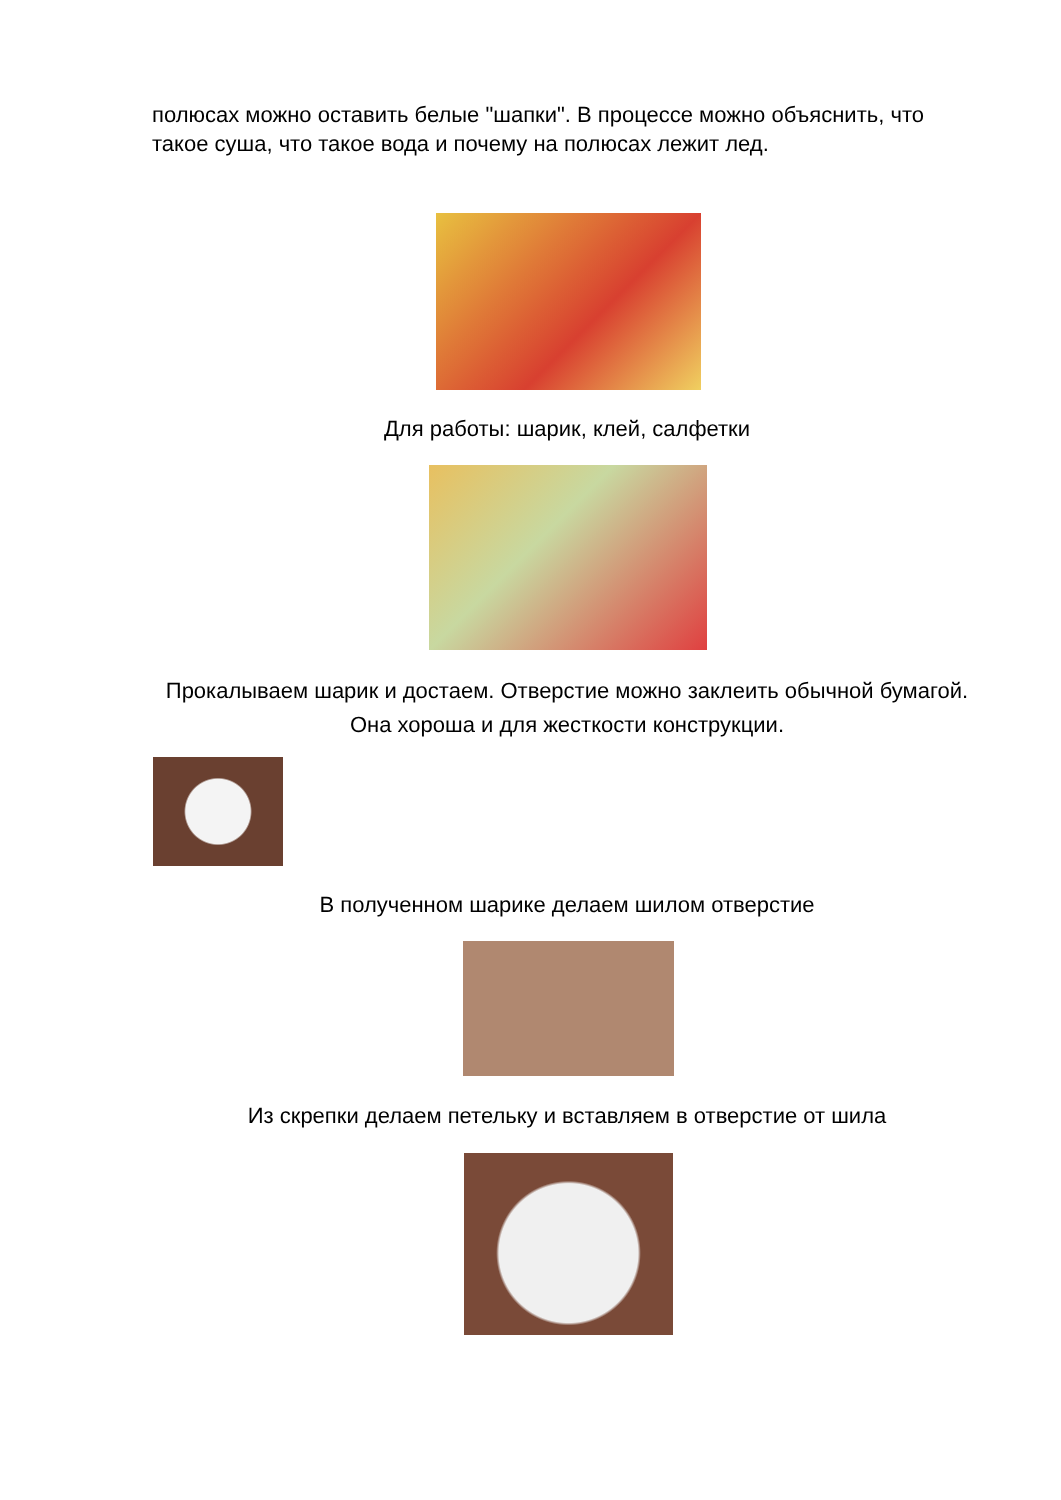полюсах можно оставить белые "шапки". В процессе можно объяснить, что такое суша, что такое вода и почему на полюсах лежит лед.
Для работы: шарик, клей, салфетки
Прокалываем шарик и достаем. Отверстие можно заклеить обычной бумагой. Она хороша и для жесткости конструкции.
В полученном шарике делаем шилом отверстие
Из скрепки делаем петельку и вставляем в отверстие от шила